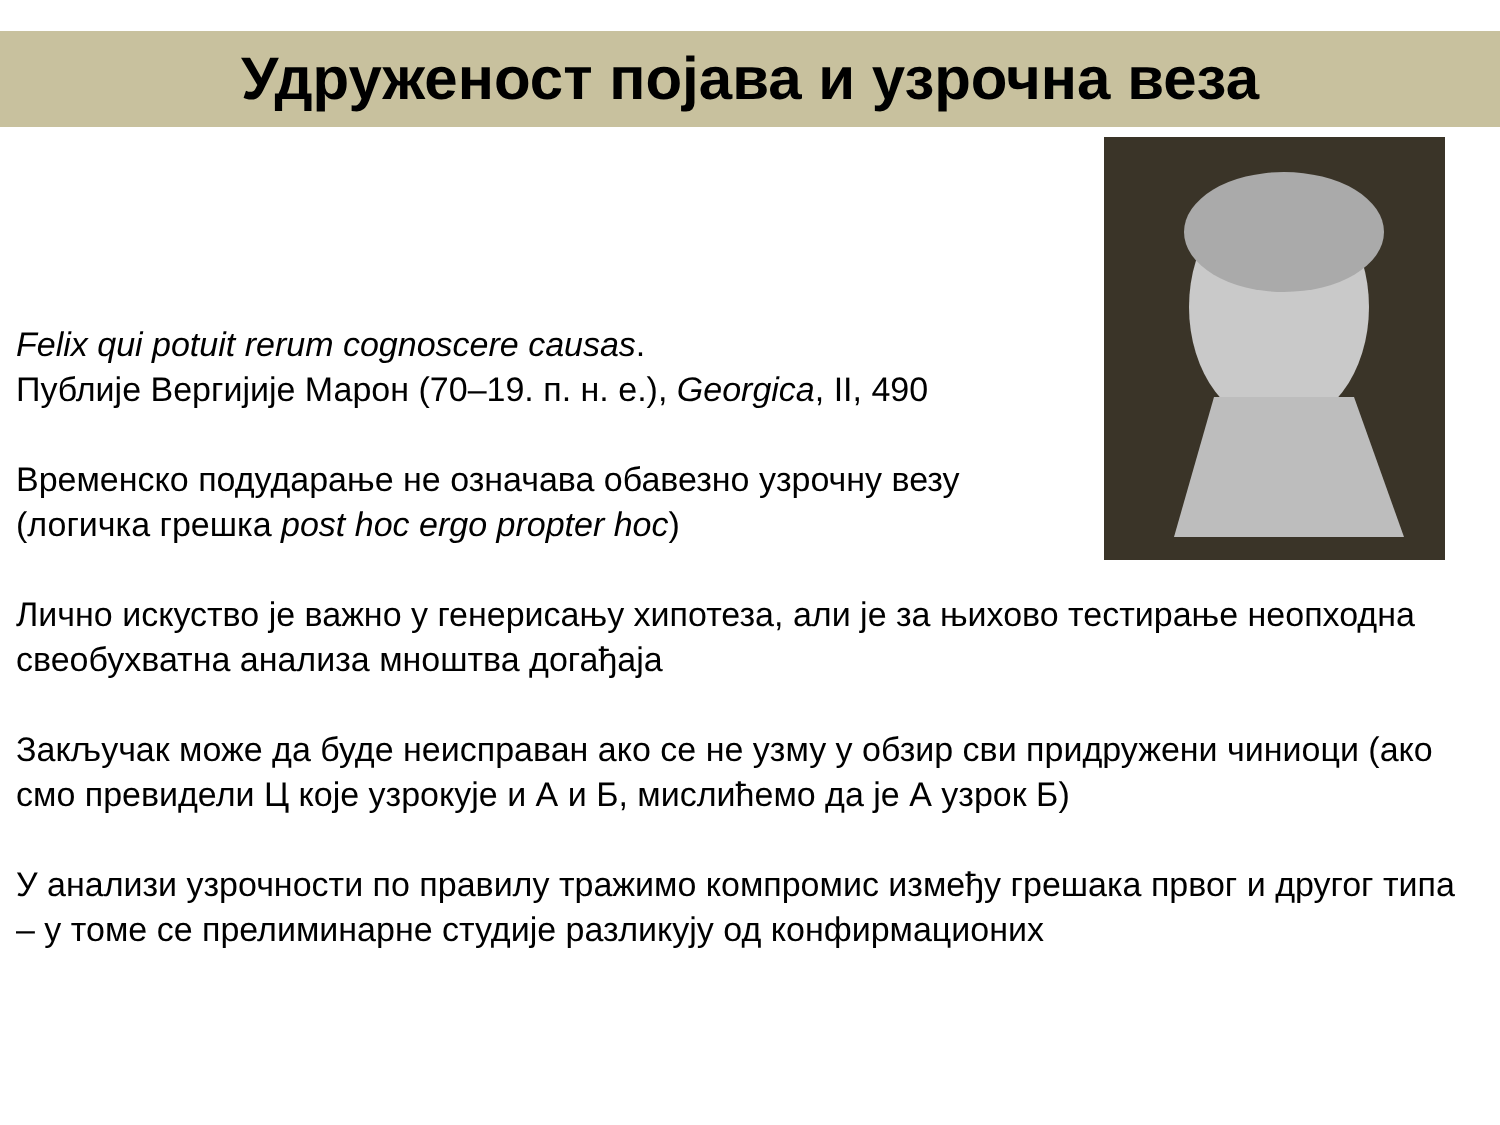Удруженост појава и узрочна веза
Felix qui potuit rerum cognoscere causas.
Публије Вергијије Марон (70–19. п. н. е.), Georgica, II, 490
Временско подударање не означава обавезно узрочну везу
(логичка грешка post hoc ergo propter hoc)
Лично искуство је важно у генерисању хипотеза, али је за њихово тестирање неопходна свеобухватна анализа мноштва догађаја
Закључак може да буде неисправан ако се не узму у обзир сви придружени чиниоци (ако смо превидели Ц које узрокује и А и Б, мислићемо да је А узрок Б)
У анализи узрочности по правилу тражимо компромис између грешака првог и другог типа – у томе се прелиминарне студије разликују од конфирмационих